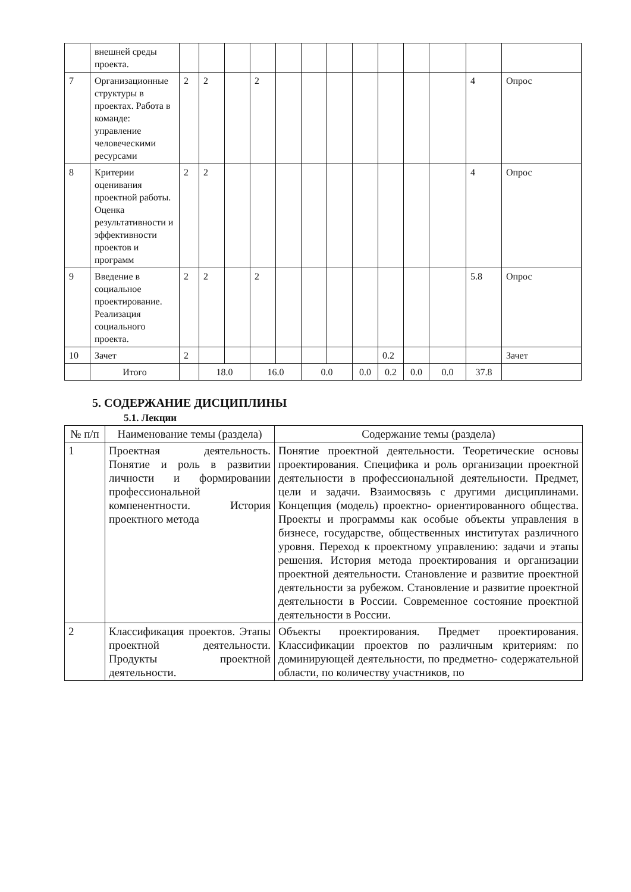| | внешней среды проекта. | | | | | | | | | | | | | |
| 7 | Организационные структуры в проектах. Работа в команде: управление человеческими ресурсами | 2 | 2 | | 2 | | | | | | | | 4 | Опрос |
| 8 | Критерии оценивания проектной работы. Оценка результативности и эффективности проектов и программ | 2 | 2 | | | | | | | | | | 4 | Опрос |
| 9 | Введение в социальное проектирование. Реализация социального проекта. | 2 | 2 | | 2 | | | | | | | | 5.8 | Опрос |
| 10 | Зачет | 2 | | | | | | | | 0.2 | | | | Зачет |
| | Итого | | 18.0 | | 16.0 | | 0.0 | | 0.0 | 0.2 | 0.0 | 0.0 | 37.8 | |
5. СОДЕРЖАНИЕ ДИСЦИПЛИНЫ
5.1. Лекции
| № п/п | Наименование темы (раздела) | Содержание темы (раздела) |
| --- | --- | --- |
| 1 | Проектная деятельность. Понятие и роль в развитии личности и формировании профессиональной компенентности. История проектного метода | Понятие проектной деятельности. Теоретические основы проектирования. Специфика и роль организации проектной деятельности в профессиональной деятельности. Предмет, цели и задачи. Взаимосвязь с другими дисциплинами. Концепция (модель) проектно- ориентированного общества. Проекты и программы как особые объекты управления в бизнесе, государстве, общественных институтах различного уровня. Переход к проектному управлению: задачи и этапы решения. История метода проектирования и организации проектной деятельности. Становление и развитие проектной деятельности за рубежом. Становление и развитие проектной деятельности в России. Современное состояние проектной деятельности в России. |
| 2 | Классификация проектов. Этапы проектной деятельности. Продукты проектной деятельности. | Объекты проектирования. Предмет проектирования. Классификации проектов по различным критериям: по доминирующей деятельности, по предметно- содержательной области, по количеству участников, по |